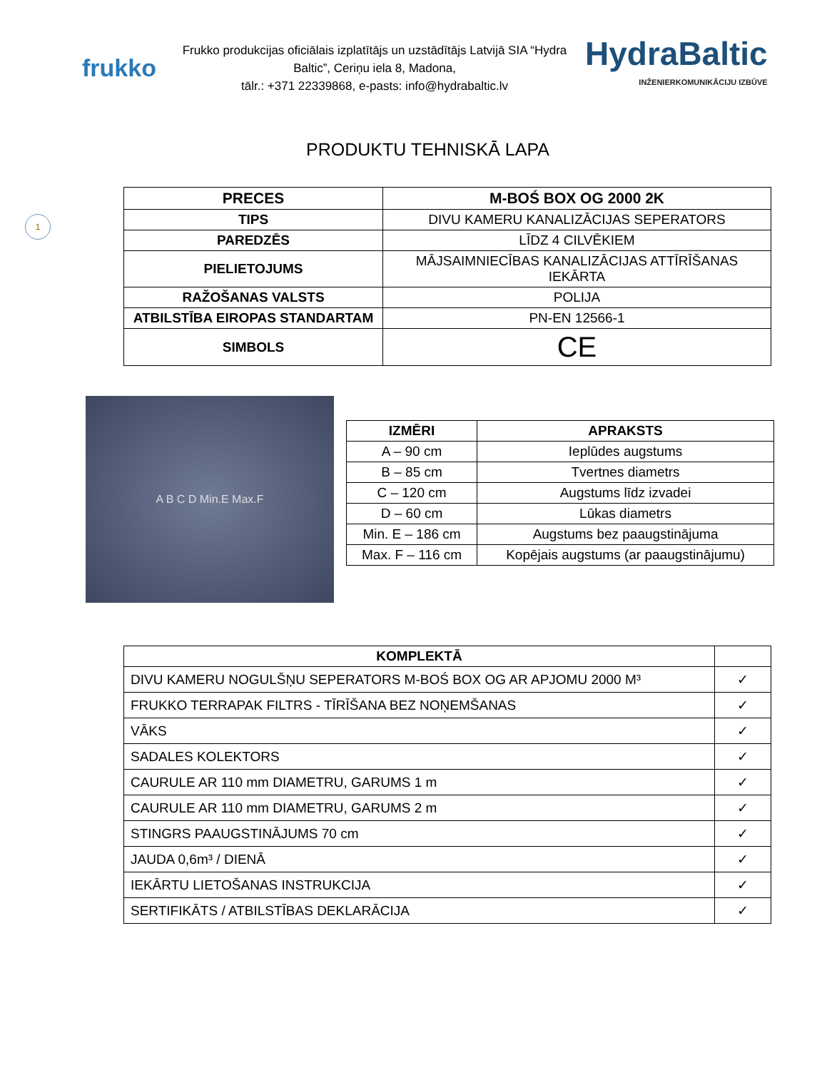1
frukko
Frukko produkcijas oficiālais izplatītājs un uzstādītājs Latvijā SIA “Hydra Baltic”, Ceriņu iela 8, Madona,
tālr.: +371 22339868, e-pasts: info@hydrabaltic.lv
HydraBaltic
INŽENIERKOMUNIKĀCIJU IZBŪVE
PRODUKTU TEHNISKĀ LAPA
| PRECES | M-BOŚ BOX OG 2000 2K |
| TIPS | DIVU KAMERU KANALIZĀCIJAS SEPERATORS |
| PAREDZĒS | LĪDZ 4 CILVĒKIEM |
| PIELIETOJUMS | MĀJSAIMNIECĪBAS KANALIZĀCIJAS ATTĪRĪŠANAS IEKĀRTA |
| RAŽOŠANAS VALSTS | POLIJA |
| ATBILSTĪBA EIROPAS STANDARTAM | PN-EN 12566-1 |
| SIMBOLS | CE |
A B C D Min.E Max.F
| IZMĒRI | APRAKSTS |
| --- | --- |
| A – 90 cm | Ieplūdes augstums |
| B – 85 cm | Tvertnes diametrs |
| C – 120 cm | Augstums līdz izvadei |
| D – 60 cm | Lūkas diametrs |
| Min. E – 186 cm | Augstums bez paaugstinājuma |
| Max. F – 116 cm | Kopējais augstums (ar paaugstinājumu) |
| KOMPLEKTĀ | |
| --- | --- |
| DIVU KAMERU NOGULŠŅU SEPERATORS M-BOŚ BOX OG AR APJOMU 2000 M³ | ✓ |
| FRUKKO TERRAPAK FILTRS - TĪRĪŠANA BEZ NOŅEMŠANAS | ✓ |
| VĀKS | ✓ |
| SADALES KOLEKTORS | ✓ |
| CAURULE AR 110 mm DIAMETRU, GARUMS 1 m | ✓ |
| CAURULE AR 110 mm DIAMETRU, GARUMS 2 m | ✓ |
| STINGRS PAAUGSTINĀJUMS 70 cm | ✓ |
| JAUDA 0,6m³ / DIENĀ | ✓ |
| IEKĀRTU LIETOŠANAS INSTRUKCIJA | ✓ |
| SERTIFIKĀTS / ATBILSTĪBAS DEKLARĀCIJA | ✓ |